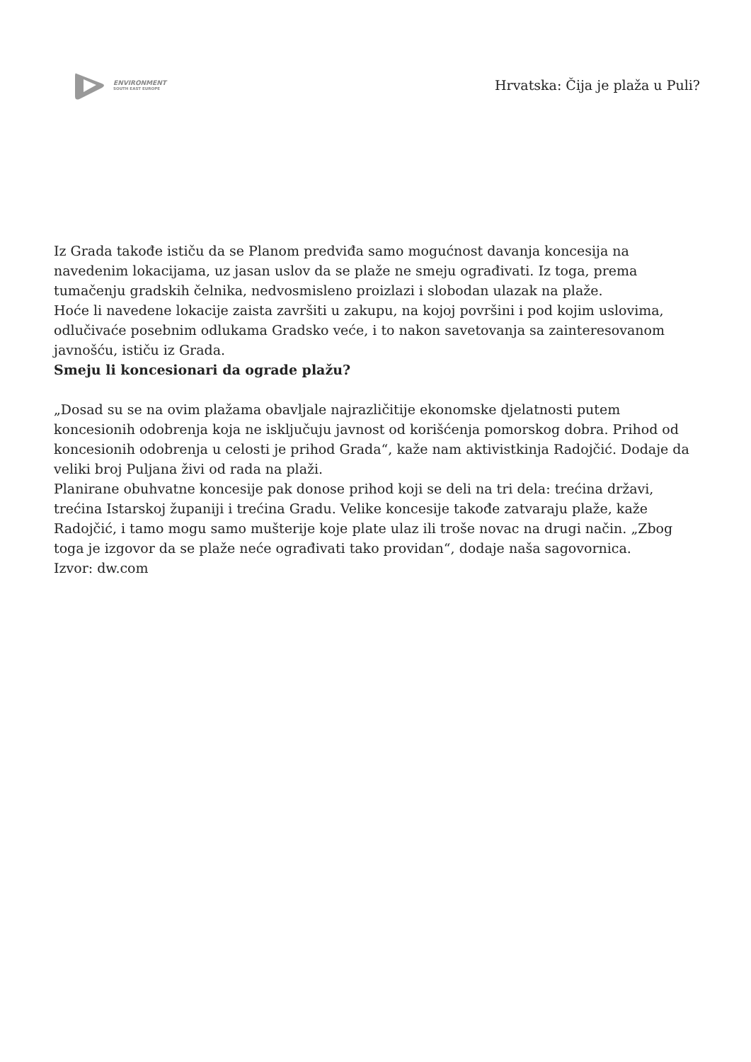ENVIRONMENT
SOUTH EAST EUROPE
Hrvatska: Čija je plaža u Puli?
Iz Grada takođe ističu da se Planom predviđa samo mogućnost davanja koncesija na navedenim lokacijama, uz jasan uslov da se plaže ne smeju ograđivati. Iz toga, prema tumačenju gradskih čelnika, nedvosmisleno proizlazi i slobodan ulazak na plaže.
Hoće li navedene lokacije zaista završiti u zakupu, na kojoj površini i pod kojim uslovima, odlučivaće posebnim odlukama Gradsko veće, i to nakon savetovanja sa zainteresovanom javnošću, ističu iz Grada.
Smeju li koncesionari da ograde plažu?
„Dosad su se na ovim plažama obavljale najrazličitije ekonomske djelatnosti putem koncesionih odobrenja koja ne isključuju javnost od korišćenja pomorskog dobra. Prihod od koncesionih odobrenja u celosti je prihod Grada“, kaže nam aktivistkinja Radojčić. Dodaje da veliki broj Puljana živi od rada na plaži.
Planirane obuhvatne koncesije pak donose prihod koji se deli na tri dela: trećina državi, trećina Istarskoj županiji i trećina Gradu. Velike koncesije takođe zatvaraju plaže, kaže Radojčić, i tamo mogu samo mušterije koje plate ulaz ili troše novac na drugi način. „Zbog toga je izgovor da se plaže neće ograđivati tako providan“, dodaje naša sagovornica.
Izvor: dw.com